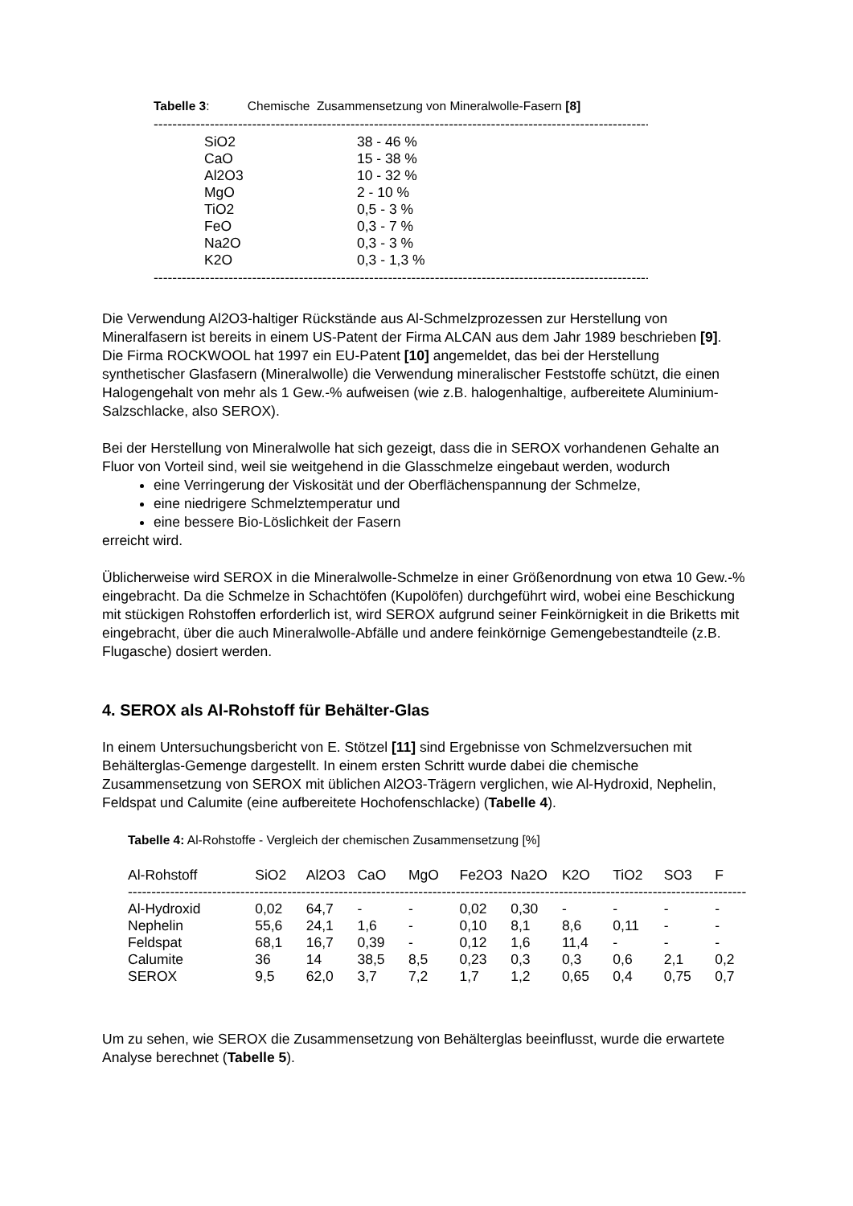Tabelle 3: Chemische Zusammensetzung von Mineralwolle-Fasern [8]
--------------------------------------------------------------------------------------------------------------------
| SiO2 | 38 - 46 % |
| CaO | 15 - 38 % |
| Al2O3 | 10 - 32 % |
| MgO | 2 - 10 % |
| TiO2 | 0,5 - 3 % |
| FeO | 0,3 - 7 % |
| Na2O | 0,3 - 3 % |
| K2O | 0,3 - 1,3 % |
--------------------------------------------------------------------------------------------------------------------
Die Verwendung Al2O3-haltiger Rückstände aus Al-Schmelzprozessen zur Herstellung von Mineralfasern ist bereits in einem US-Patent der Firma ALCAN aus dem Jahr 1989 beschrieben [9]. Die Firma ROCKWOOL hat 1997 ein EU-Patent [10] angemeldet, das bei der Herstellung synthetischer Glasfasern (Mineralwolle) die Verwendung mineralischer Feststoffe schützt, die einen Halogengehalt von mehr als 1 Gew.-% aufweisen (wie z.B. halogenhaltige, aufbereitete Aluminium-Salzschlacke, also SEROX).
Bei der Herstellung von Mineralwolle hat sich gezeigt, dass die in SEROX vorhandenen Gehalte an Fluor von Vorteil sind, weil sie weitgehend in die Glasschmelze eingebaut werden, wodurch
eine Verringerung der Viskosität und der Oberflächenspannung der Schmelze,
eine niedrigere Schmelztemperatur und
eine bessere Bio-Löslichkeit der Fasern
erreicht wird.
Üblicherweise wird SEROX in die Mineralwolle-Schmelze in einer Größenordnung von etwa 10 Gew.-% eingebracht. Da die Schmelze in Schachtöfen (Kupolöfen) durchgeführt wird, wobei eine Beschickung mit stückigen Rohstoffen erforderlich ist, wird SEROX aufgrund seiner Feinkörnigkeit in die Briketts mit eingebracht, über die auch Mineralwolle-Abfälle und andere feinkörnige Gemengebestandteile (z.B. Flugasche) dosiert werden.
4. SEROX als Al-Rohstoff für Behälter-Glas
In einem Untersuchungsbericht von E. Stötzel [11] sind Ergebnisse von Schmelzversuchen mit Behälterglas-Gemenge dargestellt. In einem ersten Schritt wurde dabei die chemische Zusammensetzung von SEROX mit üblichen Al2O3-Trägern verglichen, wie Al-Hydroxid, Nephelin, Feldspat und Calumite (eine aufbereitete Hochofenschlacke) (Tabelle 4).
Tabelle 4: Al-Rohstoffe - Vergleich der chemischen Zusammensetzung [%]
| Al-Rohstoff | SiO2 | Al2O3 | CaO | MgO | Fe2O3 | Na2O | K2O | TiO2 | SO3 | F |
| --- | --- | --- | --- | --- | --- | --- | --- | --- | --- | --- |
| ---------------------------------------------------------------------------------------------------------------------------------------------------------- | | | | | | | | | | |
| Al-Hydroxid | 0,02 | 64,7 | - | - | 0,02 | 0,30 | - | - | - | - |
| Nephelin | 55,6 | 24,1 | 1,6 | - | 0,10 | 8,1 | 8,6 | 0,11 | - | - |
| Feldspat | 68,1 | 16,7 | 0,39 | - | 0,12 | 1,6 | 11,4 | - | - | - |
| Calumite | 36 | 14 | 38,5 | 8,5 | 0,23 | 0,3 | 0,3 | 0,6 | 2,1 | 0,2 |
| SEROX | 9,5 | 62,0 | 3,7 | 7,2 | 1,7 | 1,2 | 0,65 | 0,4 | 0,75 | 0,7 |
Um zu sehen, wie SEROX die Zusammensetzung von Behälterglas beeinflusst, wurde die erwartete Analyse berechnet (Tabelle 5).